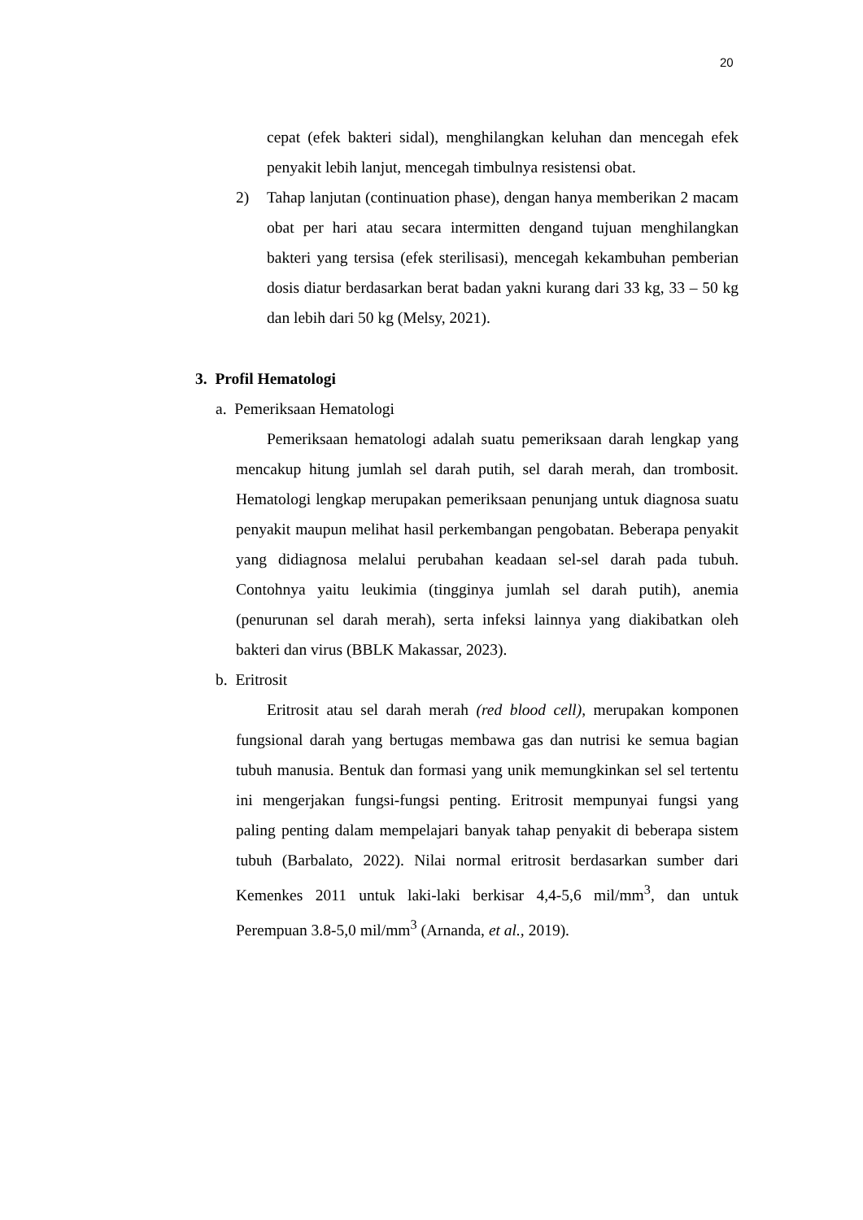20
cepat (efek bakteri sidal), menghilangkan keluhan dan mencegah efek penyakit lebih lanjut, mencegah timbulnya resistensi obat.
2) Tahap lanjutan (continuation phase), dengan hanya memberikan 2 macam obat per hari atau secara intermitten dengand tujuan menghilangkan bakteri yang tersisa (efek sterilisasi), mencegah kekambuhan pemberian dosis diatur berdasarkan berat badan yakni kurang dari 33 kg, 33 – 50 kg dan lebih dari 50 kg (Melsy, 2021).
3. Profil Hematologi
a. Pemeriksaan Hematologi
Pemeriksaan hematologi adalah suatu pemeriksaan darah lengkap yang mencakup hitung jumlah sel darah putih, sel darah merah, dan trombosit. Hematologi lengkap merupakan pemeriksaan penunjang untuk diagnosa suatu penyakit maupun melihat hasil perkembangan pengobatan. Beberapa penyakit yang didiagnosa melalui perubahan keadaan sel-sel darah pada tubuh. Contohnya yaitu leukimia (tingginya jumlah sel darah putih), anemia (penurunan sel darah merah), serta infeksi lainnya yang diakibatkan oleh bakteri dan virus (BBLK Makassar, 2023).
b. Eritrosit
Eritrosit atau sel darah merah (red blood cell), merupakan komponen fungsional darah yang bertugas membawa gas dan nutrisi ke semua bagian tubuh manusia. Bentuk dan formasi yang unik memungkinkan sel sel tertentu ini mengerjakan fungsi-fungsi penting. Eritrosit mempunyai fungsi yang paling penting dalam mempelajari banyak tahap penyakit di beberapa sistem tubuh (Barbalato, 2022). Nilai normal eritrosit berdasarkan sumber dari Kemenkes 2011 untuk laki-laki berkisar 4,4-5,6 mil/mm<sup>3</sup>, dan untuk Perempuan 3.8-5,0 mil/mm<sup>3</sup> (Arnanda, et al., 2019).